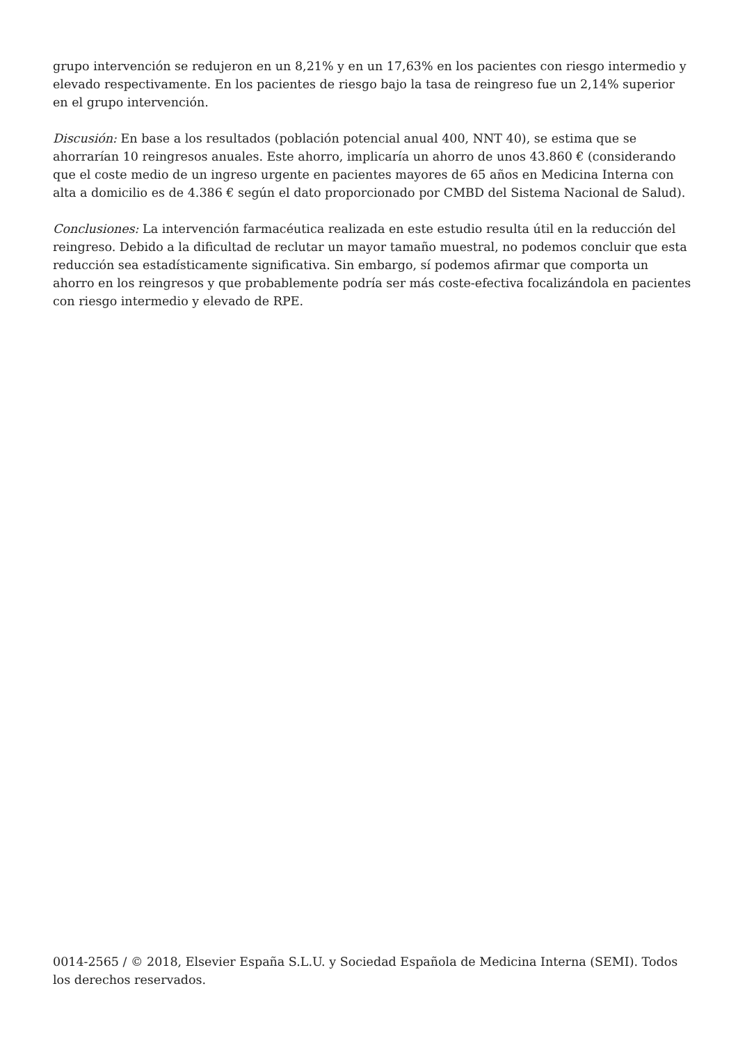grupo intervención se redujeron en un 8,21% y en un 17,63% en los pacientes con riesgo intermedio y elevado respectivamente. En los pacientes de riesgo bajo la tasa de reingreso fue un 2,14% superior en el grupo intervención.
Discusión: En base a los resultados (población potencial anual 400, NNT 40), se estima que se ahorrarían 10 reingresos anuales. Este ahorro, implicaría un ahorro de unos 43.860 € (considerando que el coste medio de un ingreso urgente en pacientes mayores de 65 años en Medicina Interna con alta a domicilio es de 4.386 € según el dato proporcionado por CMBD del Sistema Nacional de Salud).
Conclusiones: La intervención farmacéutica realizada en este estudio resulta útil en la reducción del reingreso. Debido a la dificultad de reclutar un mayor tamaño muestral, no podemos concluir que esta reducción sea estadísticamente significativa. Sin embargo, sí podemos afirmar que comporta un ahorro en los reingresos y que probablemente podría ser más coste-efectiva focalizándola en pacientes con riesgo intermedio y elevado de RPE.
0014-2565 / © 2018, Elsevier España S.L.U. y Sociedad Española de Medicina Interna (SEMI). Todos los derechos reservados.